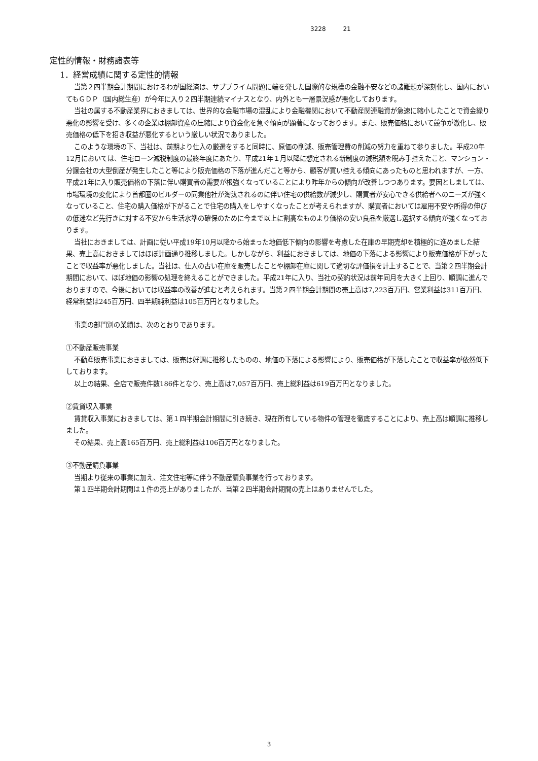3228 21
定性的情報・財務諸表等
1．経営成績に関する定性的情報
当第２四半期会計期間におけるわが国経済は、サブプライム問題に端を発した国際的な規模の金融不安などの諸難題が深刻化し、国内においてもＧＤＰ（国内総生産）が今年に入り２四半期連続マイナスとなり、内外とも一層景況感が悪化しております。
当社の属する不動産業界におきましては、世界的な金融市場の混乱により金融機関において不動産関連融資が急速に縮小したことで資金繰り悪化の影響を受け、多くの企業は棚卸資産の圧縮により資金化を急ぐ傾向が顕著になっております。また、販売価格において競争が激化し、販売価格の低下を招き収益が悪化するという厳しい状況でありました。
このような環境の下、当社は、前期より仕入の厳選をすると同時に、原価の削減、販売管理費の削減の努力を重ねて参りました。平成20年12月においては、住宅ローン減税制度の最終年度にあたり、平成21年１月以降に想定される新制度の減税額を睨み手控えたこと、マンション・分譲会社の大型倒産が発生したこと等により販売価格の下落が進んだこと等から、顧客が買い控える傾向にあったものと思われますが、一方、平成21年に入り販売価格の下落に伴い購買者の需要が根強くなっていることにより昨年からの傾向が改善しつつあります。要因としましては、市場環境の変化により首都圏のビルダーの同業他社が淘汰されるのに伴い住宅の供給数が減少し、購買者が安心できる供給者へのニーズが強くなっていること、住宅の購入価格が下がることで住宅の購入をしやすくなったことが考えられますが、購買者においては雇用不安や所得の伸びの低迷など先行きに対する不安から生活水準の確保のために今まで以上に割高なものより価格の安い良品を厳選し選択する傾向が強くなっております。
当社におきましては、計画に従い平成19年10月以降から始まった地価低下傾向の影響を考慮した在庫の早期売却を積極的に進めました結果、売上高におきましてはほぼ計画通り推移しました。しかしながら、利益におきましては、地価の下落による影響により販売価格が下がったことで収益率が悪化しました。当社は、仕入の古い在庫を販売したことや棚卸在庫に関して適切な評価損を計上することで、当第２四半期会計期間において、ほぼ地価の影響の処理を終えることができました。平成21年に入り、当社の契約状況は前年同月を大きく上回り、順調に進んでおりますので、今後においては収益率の改善が進むと考えられます。当第２四半期会計期間の売上高は7,223百万円、営業利益は311百万円、経常利益は245百万円、四半期純利益は105百万円となりました。
事業の部門別の業績は、次のとおりであります。
①不動産販売事業
不動産販売事業におきましては、販売は好調に推移したものの、地価の下落による影響により、販売価格が下落したことで収益率が依然低下しております。
以上の結果、全店で販売件数186件となり、売上高は7,057百万円、売上総利益は619百万円となりました。
②賃貸収入事業
賃貸収入事業におきましては、第１四半期会計期間に引き続き、現在所有している物件の管理を徹底することにより、売上高は順調に推移しました。
その結果、売上高165百万円、売上総利益は106百万円となりました。
③不動産請負事業
当期より従来の事業に加え、注文住宅等に伴う不動産請負事業を行っております。
第１四半期会計期間は１件の売上がありましたが、当第２四半期会計期間の売上はありませんでした。
3